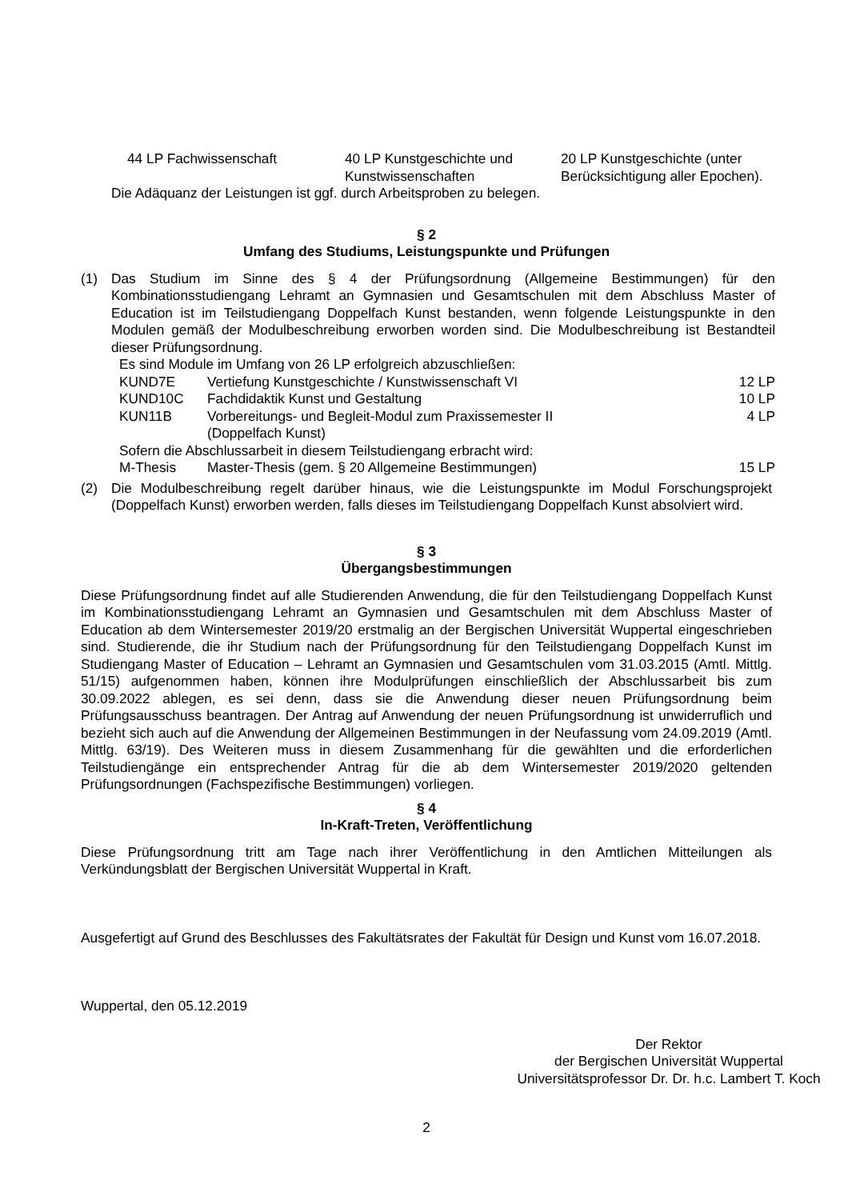| 44 LP Fachwissenschaft | 40 LP Kunstgeschichte und Kunstwissenschaften | 20 LP Kunstgeschichte (unter Berücksichtigung aller Epochen). |
Die Adäquanz der Leistungen ist ggf. durch Arbeitsproben zu belegen.
§ 2
Umfang des Studiums, Leistungspunkte und Prüfungen
(1) Das Studium im Sinne des § 4 der Prüfungsordnung (Allgemeine Bestimmungen) für den Kombinationsstudiengang Lehramt an Gymnasien und Gesamtschulen mit dem Abschluss Master of Education ist im Teilstudiengang Doppelfach Kunst bestanden, wenn folgende Leistungspunkte in den Modulen gemäß der Modulbeschreibung erworben worden sind. Die Modulbeschreibung ist Bestandteil dieser Prüfungsordnung.
| Es sind Module im Umfang von 26 LP erfolgreich abzuschließen: | | |
| KUND7E | Vertiefung Kunstgeschichte / Kunstwissenschaft VI | 12 LP |
| KUND10C | Fachdidaktik Kunst und Gestaltung | 10 LP |
| KUN11B | Vorbereitungs- und Begleit-Modul zum Praxissemester II (Doppelfach Kunst) | 4 LP |
| Sofern die Abschlussarbeit in diesem Teilstudiengang erbracht wird: | | |
| M-Thesis | Master-Thesis (gem. § 20 Allgemeine Bestimmungen) | 15 LP |
(2) Die Modulbeschreibung regelt darüber hinaus, wie die Leistungspunkte im Modul Forschungsprojekt (Doppelfach Kunst) erworben werden, falls dieses im Teilstudiengang Doppelfach Kunst absolviert wird.
§ 3
Übergangsbestimmungen
Diese Prüfungsordnung findet auf alle Studierenden Anwendung, die für den Teilstudiengang Doppelfach Kunst im Kombinationsstudiengang Lehramt an Gymnasien und Gesamtschulen mit dem Abschluss Master of Education ab dem Wintersemester 2019/20 erstmalig an der Bergischen Universität Wuppertal eingeschrieben sind. Studierende, die ihr Studium nach der Prüfungsordnung für den Teilstudiengang Doppelfach Kunst im Studiengang Master of Education – Lehramt an Gymnasien und Gesamtschulen vom 31.03.2015 (Amtl. Mittlg. 51/15) aufgenommen haben, können ihre Modulprüfungen einschließlich der Abschlussarbeit bis zum 30.09.2022 ablegen, es sei denn, dass sie die Anwendung dieser neuen Prüfungsordnung beim Prüfungsausschuss beantragen. Der Antrag auf Anwendung der neuen Prüfungsordnung ist unwiderruflich und bezieht sich auch auf die Anwendung der Allgemeinen Bestimmungen in der Neufassung vom 24.09.2019 (Amtl. Mittlg. 63/19). Des Weiteren muss in diesem Zusammenhang für die gewählten und die erforderlichen Teilstudiengänge ein entsprechender Antrag für die ab dem Wintersemester 2019/2020 geltenden Prüfungsordnungen (Fachspezifische Bestimmungen) vorliegen.
§ 4
In-Kraft-Treten, Veröffentlichung
Diese Prüfungsordnung tritt am Tage nach ihrer Veröffentlichung in den Amtlichen Mitteilungen als Verkündungsblatt der Bergischen Universität Wuppertal in Kraft.
Ausgefertigt auf Grund des Beschlusses des Fakultätsrates der Fakultät für Design und Kunst vom 16.07.2018.
Wuppertal, den 05.12.2019
Der Rektor
der Bergischen Universität Wuppertal
Universitätsprofessor Dr. Dr. h.c. Lambert T. Koch
2